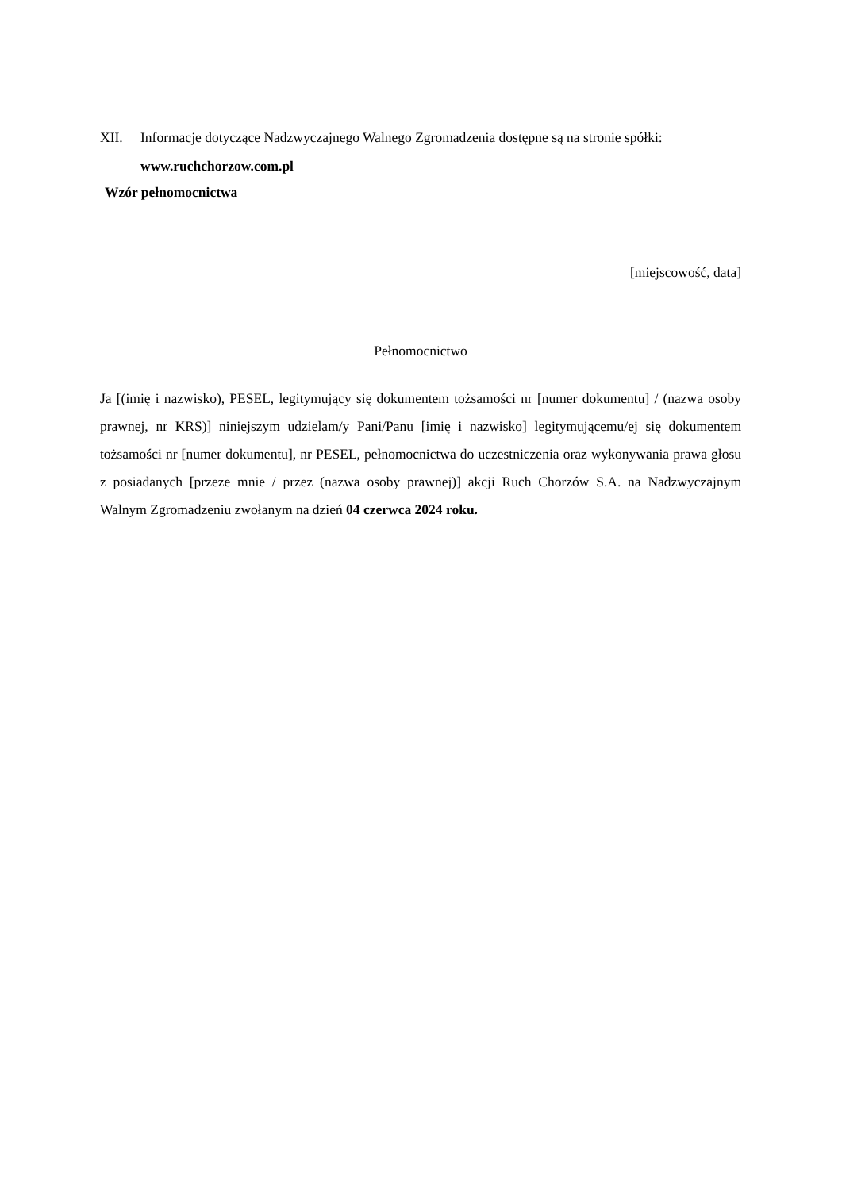XII. Informacje dotyczące Nadzwyczajnego Walnego Zgromadzenia dostępne są na stronie spółki:
www.ruchchorzow.com.pl
Wzór pełnomocnictwa
[miejscowość, data]
Pełnomocnictwo
Ja [(imię i nazwisko), PESEL, legitymujący się dokumentem tożsamości nr [numer dokumentu] / (nazwa osoby prawnej, nr KRS)] niniejszym udzielam/y Pani/Panu [imię i nazwisko] legitymującemu/ej się dokumentem tożsamości nr [numer dokumentu], nr PESEL, pełnomocnictwa do uczestniczenia oraz wykonywania prawa głosu z posiadanych [przeze mnie / przez (nazwa osoby prawnej)] akcji Ruch Chorzów S.A. na Nadzwyczajnym Walnym Zgromadzeniu zwołanym na dzień 04 czerwca 2024 roku.